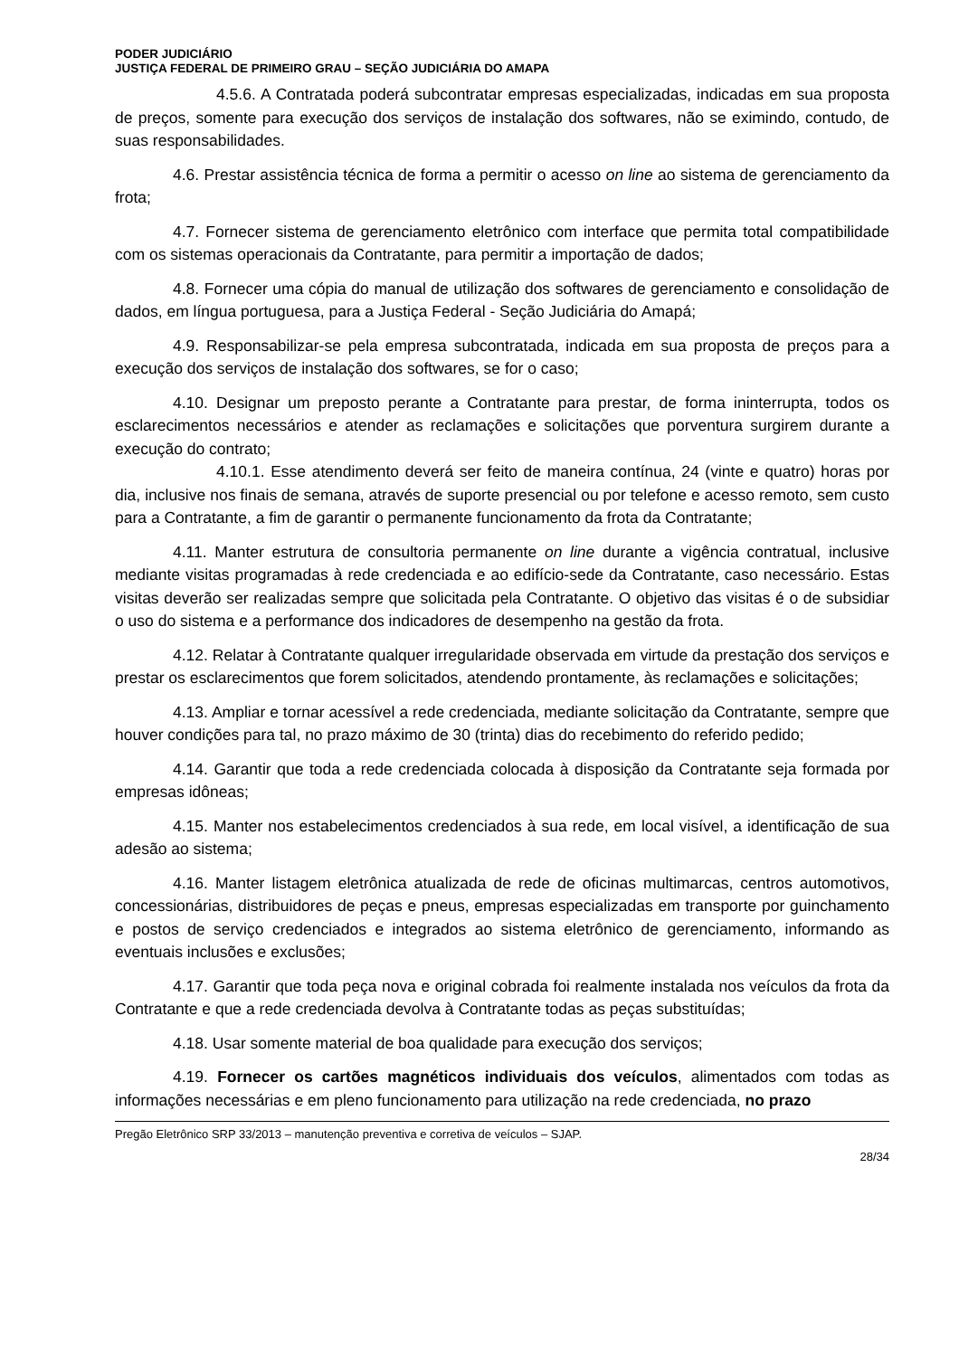PODER JUDICIÁRIO
JUSTIÇA FEDERAL DE PRIMEIRO GRAU – SEÇÃO JUDICIÁRIA DO AMAPA
4.5.6. A Contratada poderá subcontratar empresas especializadas, indicadas em sua proposta de preços, somente para execução dos serviços de instalação dos softwares, não se eximindo, contudo, de suas responsabilidades.
4.6. Prestar assistência técnica de forma a permitir o acesso on line ao sistema de gerenciamento da frota;
4.7. Fornecer sistema de gerenciamento eletrônico com interface que permita total compatibilidade com os sistemas operacionais da Contratante, para permitir a importação de dados;
4.8. Fornecer uma cópia do manual de utilização dos softwares de gerenciamento e consolidação de dados, em língua portuguesa, para a Justiça Federal - Seção Judiciária do Amapá;
4.9. Responsabilizar-se pela empresa subcontratada, indicada em sua proposta de preços para a execução dos serviços de instalação dos softwares, se for o caso;
4.10. Designar um preposto perante a Contratante para prestar, de forma ininterrupta, todos os esclarecimentos necessários e atender as reclamações e solicitações que porventura surgirem durante a execução do contrato;
4.10.1. Esse atendimento deverá ser feito de maneira contínua, 24 (vinte e quatro) horas por dia, inclusive nos finais de semana, através de suporte presencial ou por telefone e acesso remoto, sem custo para a Contratante, a fim de garantir o permanente funcionamento da frota da Contratante;
4.11. Manter estrutura de consultoria permanente on line durante a vigência contratual, inclusive mediante visitas programadas à rede credenciada e ao edifício-sede da Contratante, caso necessário. Estas visitas deverão ser realizadas sempre que solicitada pela Contratante. O objetivo das visitas é o de subsidiar o uso do sistema e a performance dos indicadores de desempenho na gestão da frota.
4.12. Relatar à Contratante qualquer irregularidade observada em virtude da prestação dos serviços e prestar os esclarecimentos que forem solicitados, atendendo prontamente, às reclamações e solicitações;
4.13. Ampliar e tornar acessível a rede credenciada, mediante solicitação da Contratante, sempre que houver condições para tal, no prazo máximo de 30 (trinta) dias do recebimento do referido pedido;
4.14. Garantir que toda a rede credenciada colocada à disposição da Contratante seja formada por empresas idôneas;
4.15. Manter nos estabelecimentos credenciados à sua rede, em local visível, a identificação de sua adesão ao sistema;
4.16. Manter listagem eletrônica atualizada de rede de oficinas multimarcas, centros automotivos, concessionárias, distribuidores de peças e pneus, empresas especializadas em transporte por guinchamento e postos de serviço credenciados e integrados ao sistema eletrônico de gerenciamento, informando as eventuais inclusões e exclusões;
4.17. Garantir que toda peça nova e original cobrada foi realmente instalada nos veículos da frota da Contratante e que a rede credenciada devolva à Contratante todas as peças substituídas;
4.18. Usar somente material de boa qualidade para execução dos serviços;
4.19. Fornecer os cartões magnéticos individuais dos veículos, alimentados com todas as informações necessárias e em pleno funcionamento para utilização na rede credenciada, no prazo
Pregão Eletrônico SRP 33/2013 – manutenção preventiva e corretiva de veículos – SJAP.
28/34